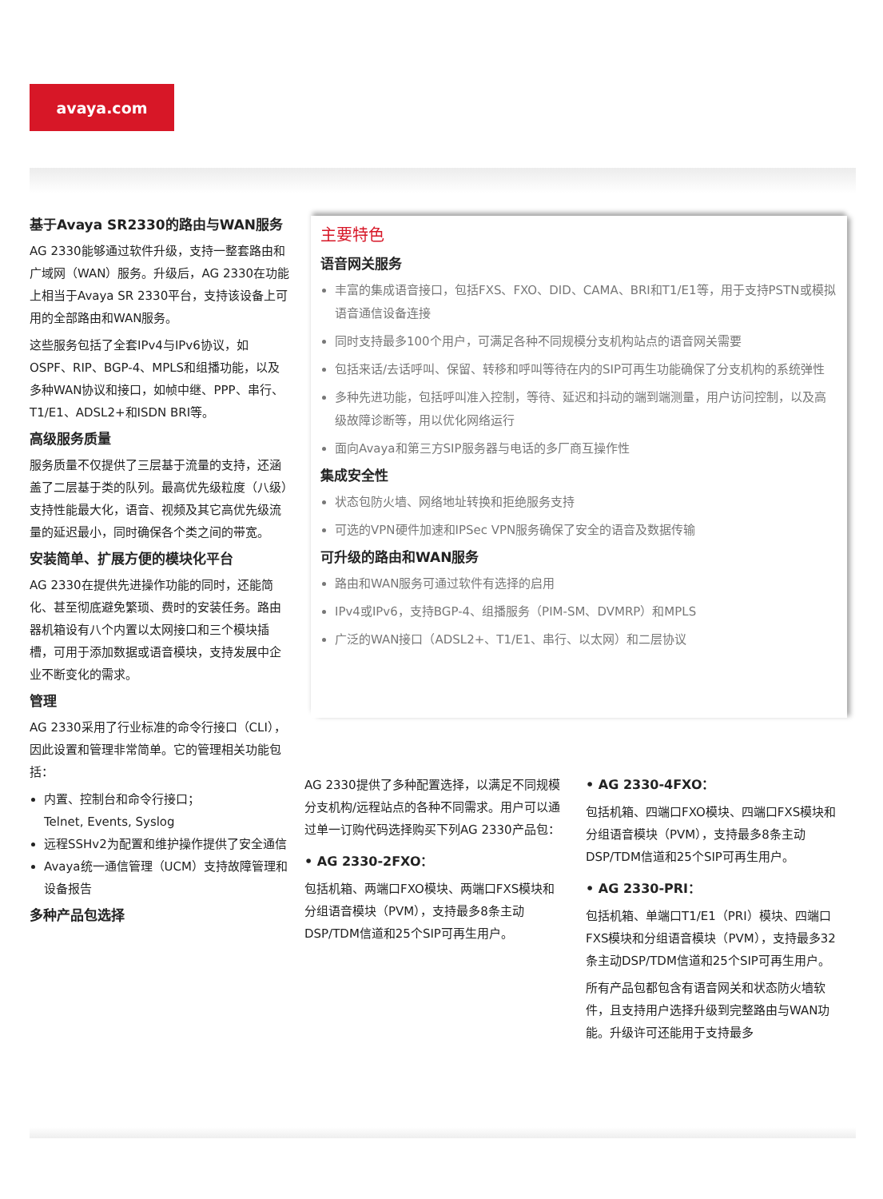avaya.com
基于Avaya SR2330的路由与WAN服务
AG 2330能够通过软件升级，支持一整套路由和广域网（WAN）服务。升级后，AG 2330在功能上相当于Avaya SR 2330平台，支持该设备上可用的全部路由和WAN服务。
这些服务包括了全套IPv4与IPv6协议，如OSPF、RIP、BGP-4、MPLS和组播功能，以及多种WAN协议和接口，如帧中继、PPP、串行、T1/E1、ADSL2+和ISDN BRI等。
高级服务质量
服务质量不仅提供了三层基于流量的支持，还涵盖了二层基于类的队列。最高优先级粒度（八级）支持性能最大化，语音、视频及其它高优先级流量的延迟最小，同时确保各个类之间的带宽。
安装简单、扩展方便的模块化平台
AG 2330在提供先进操作功能的同时，还能简化、甚至彻底避免繁琐、费时的安装任务。路由器机箱设有八个内置以太网接口和三个模块插槽，可用于添加数据或语音模块，支持发展中企业不断变化的需求。
管理
AG 2330采用了行业标准的命令行接口（CLI），因此设置和管理非常简单。它的管理相关功能包括：
内置、控制台和命令行接口；
Telnet, Events, Syslog
远程SSHv2为配置和维护操作提供了安全通信
Avaya统一通信管理（UCM）支持故障管理和设备报告
多种产品包选择
主要特色
语音网关服务
丰富的集成语音接口，包括FXS、FXO、DID、CAMA、BRI和T1/E1等，用于支持PSTN或模拟语音通信设备连接
同时支持最多100个用户，可满足各种不同规模分支机构站点的语音网关需要
包括来话/去话呼叫、保留、转移和呼叫等待在内的SIP可再生功能确保了分支机构的系统弹性
多种先进功能，包括呼叫准入控制，等待、延迟和抖动的端到端测量，用户访问控制，以及高级故障诊断等，用以优化网络运行
面向Avaya和第三方SIP服务器与电话的多厂商互操作性
集成安全性
状态包防火墙、网络地址转换和拒绝服务支持
可选的VPN硬件加速和IPSec VPN服务确保了安全的语音及数据传输
可升级的路由和WAN服务
路由和WAN服务可通过软件有选择的启用
IPv4或IPv6，支持BGP-4、组播服务（PIM-SM、DVMRP）和MPLS
广泛的WAN接口（ADSL2+、T1/E1、串行、以太网）和二层协议
AG 2330提供了多种配置选择，以满足不同规模分支机构/远程站点的各种不同需求。用户可以通过单一订购代码选择购买下列AG 2330产品包：
• AG 2330-2FXO：
包括机箱、两端口FXO模块、两端口FXS模块和分组语音模块（PVM），支持最多8条主动DSP/TDM信道和25个SIP可再生用户。
• AG 2330-4FXO：
包括机箱、四端口FXO模块、四端口FXS模块和分组语音模块（PVM），支持最多8条主动DSP/TDM信道和25个SIP可再生用户。
• AG 2330-PRI：
包括机箱、单端口T1/E1（PRI）模块、四端口FXS模块和分组语音模块（PVM），支持最多32条主动DSP/TDM信道和25个SIP可再生用户。
所有产品包都包含有语音网关和状态防火墙软件，且支持用户选择升级到完整路由与WAN功能。升级许可还能用于支持最多